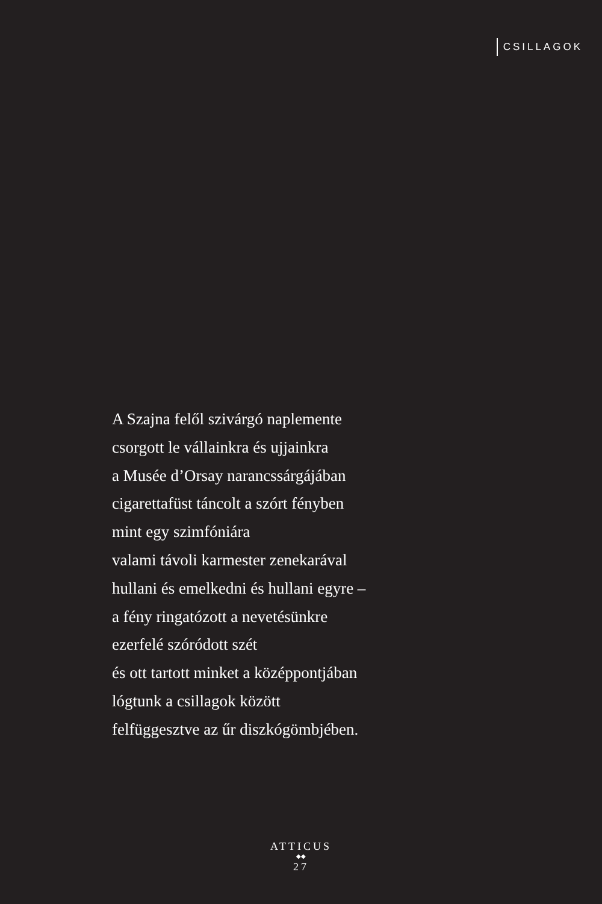CSILLAGOK
A Szajna felől szivárgó naplemente
csorgott le vállainkra és ujjainkra
a Musée d’Orsay narancssárgájában
cigarettafüst táncolt a szórt fényben
mint egy szimfóniára
valami távoli karmester zenekarával
hullani és emelkedni és hullani egyre –
a fény ringatózott a nevetésünkre
ezerfelé szóródott szét
és ott tartott minket a középpontjában
lógtunk a csillagok között
felfüggesztve az űr diszkógömbjében.
ATTICUS
◆◆
27